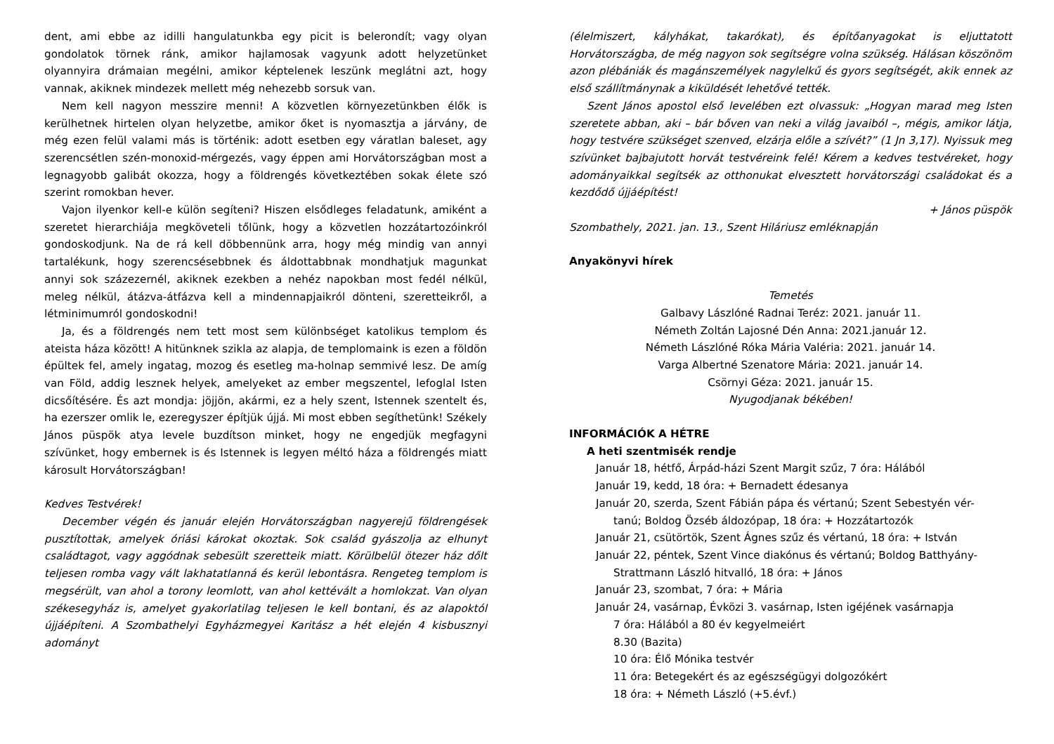dent, ami ebbe az idilli hangulatunkba egy picit is belerondít; vagy olyan gondolatok törnek ránk, amikor hajlamosak vagyunk adott helyzetünket olyannyira drámaian megélni, amikor képtelenek leszünk meglátni azt, hogy vannak, akiknek mindezek mellett még nehezebb sorsuk van.
Nem kell nagyon messzire menni! A közvetlen környezetünkben élők is kerülhetnek hirtelen olyan helyzetbe, amikor őket is nyomasztja a járvány, de még ezen felül valami más is történik: adott esetben egy váratlan baleset, agy szerencsétlen szén-monoxid-mérgezés, vagy éppen ami Horvátországban most a legnagyobb galibát okozza, hogy a földrengés következtében sokak élete szó szerint romokban hever.
Vajon ilyenkor kell-e külön segíteni? Hiszen elsődleges feladatunk, amiként a szeretet hierarchiája megköveteli tőlünk, hogy a közvetlen hozzátartozóinkról gondoskodjunk. Na de rá kell döbbennünk arra, hogy még mindig van annyi tartalékunk, hogy szerencsésebbnek és áldottabbnak mondhatjuk magunkat annyi sok százezernél, akiknek ezekben a nehéz napokban most fedél nélkül, meleg nélkül, átázva-átfázva kell a mindennapjaikról dönteni, szeretteikről, a létminimumról gondoskodni!
Ja, és a földrengés nem tett most sem különbséget katolikus templom és ateista háza között! A hitünknek szikla az alapja, de templomaink is ezen a földön épültek fel, amely ingatag, mozog és esetleg ma-holnap semmivé lesz. De amíg van Föld, addig lesznek helyek, amelyeket az ember megszentel, lefoglal Isten dicsőítésére. És azt mondja: jöjjön, akármi, ez a hely szent, Istennek szentelt és, ha ezerszer omlik le, ezeregyszer építjük újjá. Mi most ebben segíthetünk! Székely János püspök atya levele buzdítson minket, hogy ne engedjük megfagyni szívünket, hogy embernek is és Istennek is legyen méltó háza a földrengés miatt károsult Horvátországban!
Kedves Testvérek!
December végén és január elején Horvátországban nagyerejű földrengések pusztítottak, amelyek óriási károkat okoztak. Sok család gyászolja az elhunyt családtagot, vagy aggódnak sebesült szeretteik miatt. Körülbelül ötezer ház dőlt teljesen romba vagy vált lakhatatlanná és kerül lebontásra. Rengeteg templom is megsérült, van ahol a torony leomlott, van ahol kettévált a homlokzat. Van olyan székesegyház is, amelyet gyakorlatilag teljesen le kell bontani, és az alapoktól újjáépíteni. A Szombathelyi Egyházmegyei Karitász a hét elején 4 kisbusznyi adományt
(élelmiszert, kályhákat, takarókat), és építőanyagokat is eljuttatott Horvátországba, de még nagyon sok segítségre volna szükség. Hálásan köszönöm azon plébániák és magánszemélyek nagylelkű és gyors segítségét, akik ennek az első szállítmánynak a kiküldését lehetővé tették.
Szent János apostol első levelében ezt olvassuk: „Hogyan marad meg Isten szeretete abban, aki – bár bőven van neki a világ javaiból –, mégis, amikor látja, hogy testvére szükséget szenved, elzárja előle a szívét?” (1 Jn 3,17). Nyissuk meg szívünket bajbajutott horvát testvéreink felé! Kérem a kedves testvéreket, hogy adományaikkal segítsék az otthonukat elvesztett horvátországi családokat és a kezdődő újjáépítést!
+ János püspök
Szombathely, 2021. jan. 13., Szent Hiláriusz emléknapján
Anyakönyvi hírek
Temetés
Galbavy Lászlóné Radnai Teréz: 2021. január 11.
Németh Zoltán Lajosné Dén Anna: 2021.január 12.
Németh Lászlóné Róka Mária Valéria: 2021. január 14.
Varga Albertné Szenatore Mária: 2021. január 14.
Csörnyi Géza: 2021. január 15.
Nyugodjanak békében!
INFORMÁCIÓK A HÉTRE
A heti szentmisék rendje
Január 18, hétfő, Árpád-házi Szent Margit szűz, 7 óra: Hálából
Január 19, kedd, 18 óra: + Bernadett édesanya
Január 20, szerda, Szent Fábián pápa és vértanú; Szent Sebestyén vér-
tanú; Boldog Özséb áldozópap, 18 óra: + Hozzátartozók
Január 21, csütörtök, Szent Ágnes szűz és vértanú, 18 óra: + István
Január 22, péntek, Szent Vince diakónus és vértanú; Boldog Batthyány-
Strattmann László hitvalló, 18 óra: + János
Január 23, szombat, 7 óra: + Mária
Január 24, vasárnap, Évközi 3. vasárnap, Isten igéjének vasárnapja
7 óra: Hálából a 80 év kegyelmeiért
8.30 (Bazita)
10 óra: Élő Mónika testvér
11 óra: Betegekért és az egészségügyi dolgozókért
18 óra: + Németh László (+5.évf.)